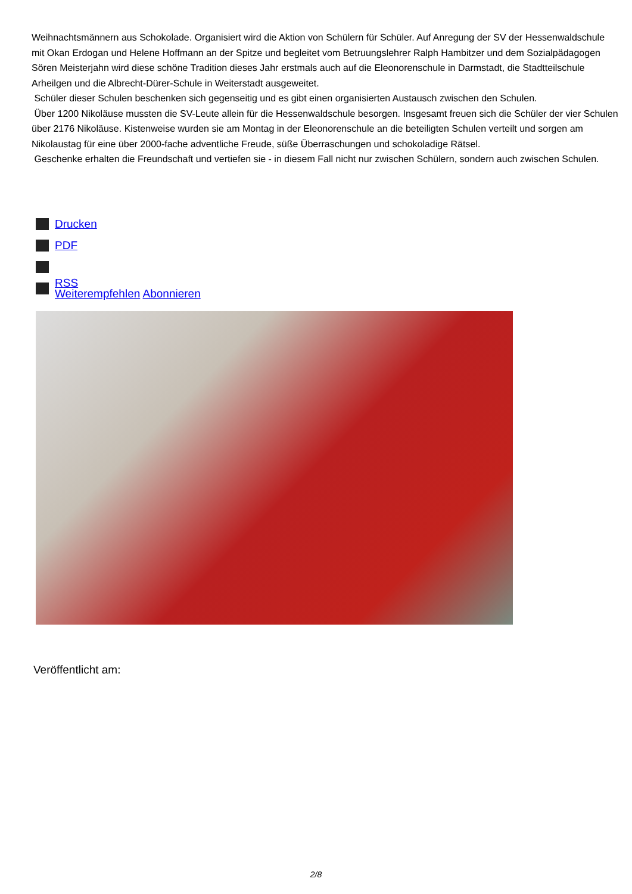Weihnachtsmännern aus Schokolade. Organisiert wird die Aktion von Schülern für Schüler. Auf Anregung der SV der Hessenwaldschule mit Okan Erdogan und Helene Hoffmann an der Spitze und begleitet vom Betruungslehrer Ralph Hambitzer und dem Sozialpädagogen Sören Meisterjahn wird diese schöne Tradition dieses Jahr erstmals auch auf die Eleonorenschule in Darmstadt, die Stadtteilschule Arheilgen und die Albrecht-Dürer-Schule in Weiterstadt ausgeweitet.
Schüler dieser Schulen beschenken sich gegenseitig und es gibt einen organisierten Austausch zwischen den Schulen.
Über 1200 Nikoläuse mussten die SV-Leute allein für die Hessenwaldschule besorgen. Insgesamt freuen sich die Schüler der vier Schulen über 2176 Nikoläuse. Kistenweise wurden sie am Montag in der Eleonorenschule an die beteiligten Schulen verteilt und sorgen am Nikolaustag für eine über 2000-fache adventliche Freude, süße Überraschungen und schokoladige Rätsel.
Geschenke erhalten die Freundschaft und vertiefen sie - in diesem Fall nicht nur zwischen Schülern, sondern auch zwischen Schulen.
Drucken
PDF
RSS
Weiterempfehlen Abonnieren
Veröffentlicht am:
2/8